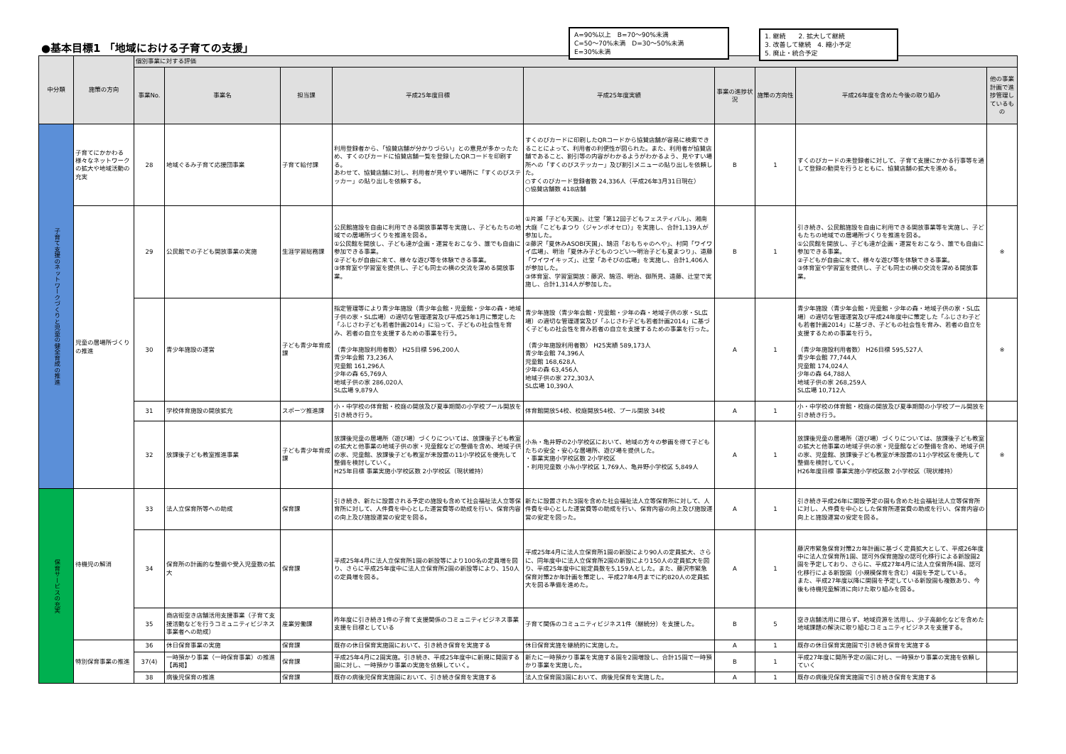●基本目標1 「地域における子育ての支援」
A=90%以上　B=70～90%未満
C=50～70%未満　D=30～50%未満
E=30%未満
1. 継続　　2. 拡大して継続
3. 改善して継続　4. 縮小予定
5. 廃止・統合予定
| 中分類 | 施策の方向 | 個別事業に対する評価 | | | | | | | | |
| --- | --- | --- | --- | --- | --- | --- | --- | --- | --- | --- |
| | | 事業No. | 事業名 | 担当課 | 平成25年度目標 | 平成25年度実績 | 事業の進捗状況 | 施策の方向性 | 平成26年度を含めた今後の取り組み | 他の事業計画で進捗管理しているもの |
| 子育て支援のネットワークづくりと児童の健全育成の推進 | 子育てにかかわる様々なネットワークの拡大や地域活動の充実 | 28 | 地域ぐるみ子育て応援団事業 | 子育て給付課 | 利用登録者から、「協賛店舗が分かりづらい」との意見が多かったため、すくのびカードに協賛店舗一覧を登録したQRコードを印刷する。 あわせて、協賛店舗に対し、利用者が見やすい場所に「すくのびステッカー」の貼り出しを依頼する。 | すくのびカードに印刷したQRコードから協賛店舗が容易に検索できることによって、利用者の利便性が図られた。また、利用者が協賛店舗であること、割引等の内容がわかるようがわかるよう、見やすい場所への「すくのびステッカー」及び割引メニューの貼り出しを依頼した。 ○すくのびカード登録者数 24,336人（平成26年3月31日現在） ○協賛店舗数 418店舗 | B | 1 | すくのびカードの未登録者に対して、子育て支援にかかる行事等を通して登録の勧奨を行うとともに、協賛店舗の拡大を進める。 | |
| | 児童の居場所づくりの推進 | 29 | 公民館での子ども開放事業の実施 | 生涯学習総務課 | 公民館施設を自由に利用できる開放事業等を実施し、子どもたちの地域での居場所づくりを推進を図る。 ①公民館を開放し、子ども達が企画・運営をおこなう、誰でも自由に参加できる事業。 ②子どもが自由に来て、様々な遊び等を体験できる事業。 ③体育室や学習室を提供し、子ども同士の横の交流を深める開放事業。 | ①片瀬「子ども天国」、辻堂「第12回子どもフェスティバル」、湘南大庭「こどもまつり（ジャンボオセロ）」を実施し、合計1,139人が参加した。 ②藤沢「夏休みASOBI天国」、鵠沼「おもちゃのへや」、村岡「ワイワイ広場」、明治「夏休み子どものつどい～明治子ども夏まつり」、遠藤「ワイワイキッズ」、辻堂「あそびの広場」を実施し、合計1,406人が参加した。 ③体育室、学習室開放：藤沢、鵠沼、明治、御所見、遠藤、辻堂で実施し、合計1,314人が参加した。 | B | 1 | 引き続き、公民館施設を自由に利用できる開放事業等を実施し、子どもたちの地域での居場所づくりを推進を図る。 ①公民館を開放し、子ども達が企画・運営をおこなう、誰でも自由に参加できる事業。 ②子どもが自由に来て、様々な遊び等を体験できる事業。 ③体育室や学習室を提供し、子ども同士の横の交流を深める開放事業。 | ※ |
| | | 30 | 青少年施設の運営 | 子ども青少年育成課 | 指定管理等により青少年施設（青少年会館・児童館・少年の森・地域子供の家・SL広場）の適切な管理運営及び平成25年1月に策定した「ふじさわ子ども若者計画2014」に沿って、子どもの社会性を育み、若者の自立を支援するための事業を行う。 （青少年施設利用者数） H25目標 596,200人 青少年会館 73,236人 児童館 161,296人 少年の森 65,769人 地域子供の家 286,020人 SL広場 9,879人 | 青少年施設（青少年会館・児童館・少年の森・地域子供の家・SL広場）の適切な管理運営及び「ふじさわ子ども若者計画2014」に基づく子どもの社会性を育み若者の自立を支援するための事業を行った。 （青少年施設利用者数） H25実績 589,173人 青少年会館 74,396人 児童館 168,628人 少年の森 63,456人 地域子供の家 272,303人 SL広場 10,390人 | A | 1 | 青少年施設（青少年会館・児童館・少年の森・地域子供の家・SL広場）の適切な管理運営及び平成24年度中に策定した「ふじさわ子ども若者計画2014」に基づき、子どもの社会性を育み、若者の自立を支援するための事業を行う。 （青少年施設利用者数） H26目標 595,527人 青少年会館 77,744人 児童館 174,024人 少年の森 64,788人 地域子供の家 268,259人 SL広場 10,712人 | ※ |
| | | 31 | 学校体育施設の開放拡充 | スポーツ推進課 | 小・中学校の体育館・校庭の開放及び夏季期間の小学校プール開放を引き続き行う。 | 体育館開放54校、校庭開放54校、プール開放 34校 | A | 1 | 小・中学校の体育館・校庭の開放及び夏季期間の小学校プール開放を引き続き行う。 | |
| | | 32 | 放課後子ども教室推進事業 | 子ども青少年育成課 | 放課後児童の居場所（遊び場）づくりについては、放課後子ども教室の拡大と他事業の地域子供の家・児童館などの整備を含め、地域子供の家、児童館、放課後子ども教室が未設置の11小学校区を優先して整備を検討していく。 H25年目標 事業実施小学校区数 2小学校区（現状維持） | 小糸・亀井野の2小学校区において、地域の方々の参画を得て子どもたちの安全・安心な居場所、遊び場を提供した。 ・事業実施小学校区数 2小学校区 ・利用児童数 小糸小学校区 1,769人、亀井野小学校区 5,849人 | A | 1 | 放課後児童の居場所（遊び場）づくりについては、放課後子ども教室の拡大と他事業の地域子供の家・児童館などの整備を含め、地域子供の家、児童館、放課後子ども教室が未設置の11小学校区を優先して整備を検討していく。 H26年度目標 事業実施小学校区数 2小学校区（現状維持） | ※ |
| 保育サービスの充実 | 待機児の解消 | 33 | 法人立保育所等への助成 | 保育課 | 引き続き、新たに設置される予定の施設も含めて社会福祉法人立等保育所に対して、人件費を中心とした運営費等の助成を行い、保育内容の向上及び施設運営の安定を図る。 | 新たに設置された3園を含めた社会福祉法人立等保育所に対して、人件費を中心とした運営費等の助成を行い、保育内容の向上及び施設運営の安定を図った。 | A | 1 | 引き続き平成26年に開設予定の園も含めた社会福祉法人立等保育所に対し、人件費を中心とした保育所運営費の助成を行い、保育内容の向上と施設運営の安定を図る。 | |
| | | 34 | 保育所の計画的な整備や受入児童数の拡大 | 保育課 | 平成25年4月に法人立保育所1園の新設等により100名の定員増を図り、さらに平成25年度中に法人立保育所2園の新設等により、150人の定員増を図る。 | 平成25年4月に法人立保育所1園の新設により90人の定員拡大、さらに、同年度中に法人立保育所2園の新設により150人の定員拡大を図り、平成25年度中に総定員数を5,159人とした。また、藤沢市緊急保育対策2か年計画を策定し、平成27年4月までに約820人の定員拡大を図る準備を進めた。 | A | 1 | 藤沢市緊急保育対策2カ年計画に基づく定員拡大として、平成26年度中に法人立保育所1園、認可外保育施設の認可化移行による新設園2園を予定しており、さらに、平成27年4月に法人立保育所4園、認可化移行による新設園（小規模保育を含む）4園を予定している。 また、平成27年度以降に開園を予定している新設園も複数あり、今後も待機児童解消に向けた取り組みを図る。 | |
| | | 35 | 商店街空き店舗活用支援事業（子育て支援活動などを行うコミュニティビジネス事業者への助成） | 産業労働課 | 昨年度に引き続き1件の子育て支援関係のコミュニティビジネス事業支援を目標としている | 子育て関係のコミュニティビジネス1件（継続分）を支援した。 | B | 5 | 空き店舗活用に限らず、地域資源を活用し、少子高齢化などを含めた地域課題の解決に取り組むコミュニティビジネスを支援する。 | |
| | 特別保育事業の推進 | 36 | 休日保育事業の実施 | 保育課 | 既存の休日保育実施園において、引き続き保育を実施する | 休日保育実施を継続的に実施した。 | A | 1 | 既存の休日保育実施園で引き続き保育を実施する | |
| | | 37(4) | 一時預かり事業（一時保育事業）の推進【再掲】 | 保育課 | 平成25年4月に2園実施。引き続き、平成25年度中に新規に開園する園に対し、一時預かり事業の実施を依頼していく。 | 新たに一時預かり事業を実施する園を2園増設し、合計15園で一時預かり事業を実施した。 | B | 1 | 平成27年度に開所予定の園に対し、一時預かり事業の実施を依頼していく | |
| | | 38 | 病後児保育の推進 | 保育課 | 既存の病後児保育実施園において、引き続き保育を実施する | 法人立保育園3園において、病後児保育を実施した。 | A | 1 | 既存の病後児保育実施園で引き続き保育を実施する | |